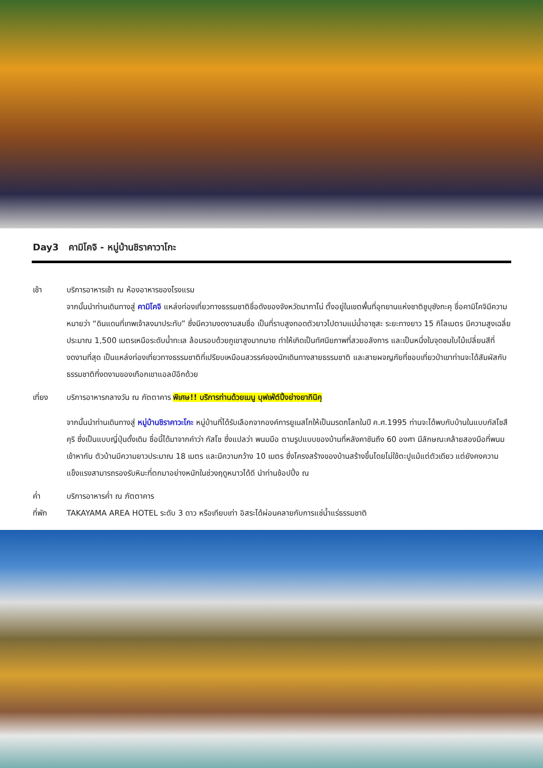Day3 คามิโคจิ - หมู่บ้านชิราคาวาโกะ
เช้า บริการอาหารเช้า ณ ห้องอาหารของโรงแรม
จากนั้นนำท่านเดินทางสู่ คามิโคจิ แหล่งท่องเที่ยวทางธรรมชาติชื่อดังของจังหวัดนากาโน่ ตั้งอยู่ในเขตพื้นที่อุทยานแห่งชาติชูบุซังกะคุ ชื่อคามิโคจิมีความหมายว่า “ดินแดนที่เทพเจ้าลงมาประทับ” ซึ่งมีความงดงามสมชื่อ เป็นที่ราบสูงทอดตัวยาวไปตามแม่น้ำอาซุสะ ระยะทางยาว 15 กิโลเมตร มีความสูงเฉลี่ยประมาณ 1,500 เมตรเหนือระดับน้ำทะเล ล้อมรอบด้วยภูเขาสูงมากมาย ทำให้เกิดเป็นทัศนียภาพที่สวยอลังการ และเป็นหนึ่งในจุดชมใบไม้เปลี่ยนสีที่งดงามที่สุด เป็นแหล่งท่องเที่ยวทางธรรมชาติที่เปรียบเหมือนสวรรค์ของนักเดินทางสายธรรมชาติ และสายผจญภัยที่ชอบเที่ยวป่าเขาท่านจะได้สัมผัสกับธรรมชาติที่งดงามของเทือกเขาแอลป์อีกด้วย
เที่ยง บริการอาหารกลางวัน ณ ภัตตาคาร พิเศษ!! บริการท่านด้วยเมนู บุฟเฟ่ต์ปิ้งย่างยากินิคุ
จากนั้นนำท่านเดินทางสู่ หมู่บ้านชิราคาวะโกะ หมู่บ้านที่ได้รับเลือกจากองค์การยูเนสโกให้เป็นมรดกโลกในปี ค.ศ.1995 ท่านจะได้พบกับบ้านในแบบกัสโชสึคุริ ซึ่งเป็นแบบญี่ปุ่นดั้งเดิม ชื่อนี้ได้มาจากคำว่า กัสโช ซึ่งแปลว่า พนมมือ ตามรูปแบบของบ้านที่หลังคาชันถึง 60 องศา มีลักษณะคล้ายสองมือที่พนมเข้าหากัน ตัวบ้านมีความยาวประมาณ 18 เมตร และมีความกว้าง 10 เมตร ซึ่งโครงสร้างของบ้านสร้างขึ้นโดยไม่ใช้ตะปูแม้แต่ตัวเดียว แต่ยังคงความแข็งแรงสามารถรองรับหิมะที่ตกมาอย่างหนักในช่วงฤดูหนาวได้ดี นำท่านช้อปปิ้ง ณ
ค่ำ บริการอาหารค่ำ ณ ภัตตาคาร
ที่พัก TAKAYAMA AREA HOTEL ระดับ 3 ดาว หรือเทียบเท่า อิสระได้ผ่อนคลายกับการแช่น้ำแร่ธรรมชาติ